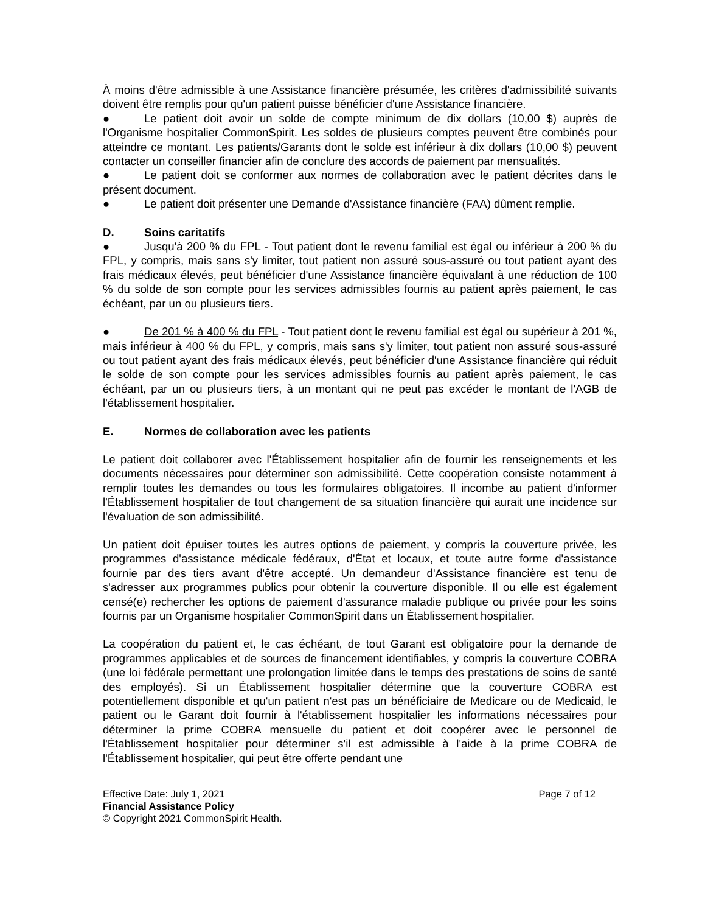À moins d'être admissible à une Assistance financière présumée, les critères d'admissibilité suivants doivent être remplis pour qu'un patient puisse bénéficier d'une Assistance financière.
● Le patient doit avoir un solde de compte minimum de dix dollars (10,00 $) auprès de l'Organisme hospitalier CommonSpirit. Les soldes de plusieurs comptes peuvent être combinés pour atteindre ce montant. Les patients/Garants dont le solde est inférieur à dix dollars (10,00 $) peuvent contacter un conseiller financier afin de conclure des accords de paiement par mensualités.
● Le patient doit se conformer aux normes de collaboration avec le patient décrites dans le présent document.
● Le patient doit présenter une Demande d'Assistance financière (FAA) dûment remplie.
D. Soins caritatifs
● Jusqu'à 200 % du FPL - Tout patient dont le revenu familial est égal ou inférieur à 200 % du FPL, y compris, mais sans s'y limiter, tout patient non assuré sous-assuré ou tout patient ayant des frais médicaux élevés, peut bénéficier d'une Assistance financière équivalant à une réduction de 100 % du solde de son compte pour les services admissibles fournis au patient après paiement, le cas échéant, par un ou plusieurs tiers.
● De 201 % à 400 % du FPL - Tout patient dont le revenu familial est égal ou supérieur à 201 %, mais inférieur à 400 % du FPL, y compris, mais sans s'y limiter, tout patient non assuré sous-assuré ou tout patient ayant des frais médicaux élevés, peut bénéficier d'une Assistance financière qui réduit le solde de son compte pour les services admissibles fournis au patient après paiement, le cas échéant, par un ou plusieurs tiers, à un montant qui ne peut pas excéder le montant de l'AGB de l'établissement hospitalier.
E. Normes de collaboration avec les patients
Le patient doit collaborer avec l'Établissement hospitalier afin de fournir les renseignements et les documents nécessaires pour déterminer son admissibilité. Cette coopération consiste notamment à remplir toutes les demandes ou tous les formulaires obligatoires. Il incombe au patient d'informer l'Établissement hospitalier de tout changement de sa situation financière qui aurait une incidence sur l'évaluation de son admissibilité.
Un patient doit épuiser toutes les autres options de paiement, y compris la couverture privée, les programmes d'assistance médicale fédéraux, d'État et locaux, et toute autre forme d'assistance fournie par des tiers avant d'être accepté. Un demandeur d'Assistance financière est tenu de s'adresser aux programmes publics pour obtenir la couverture disponible. Il ou elle est également censé(e) rechercher les options de paiement d'assurance maladie publique ou privée pour les soins fournis par un Organisme hospitalier CommonSpirit dans un Établissement hospitalier.
La coopération du patient et, le cas échéant, de tout Garant est obligatoire pour la demande de programmes applicables et de sources de financement identifiables, y compris la couverture COBRA (une loi fédérale permettant une prolongation limitée dans le temps des prestations de soins de santé des employés). Si un Établissement hospitalier détermine que la couverture COBRA est potentiellement disponible et qu'un patient n'est pas un bénéficiaire de Medicare ou de Medicaid, le patient ou le Garant doit fournir à l'établissement hospitalier les informations nécessaires pour déterminer la prime COBRA mensuelle du patient et doit coopérer avec le personnel de l'Établissement hospitalier pour déterminer s'il est admissible à l'aide à la prime COBRA de l'Établissement hospitalier, qui peut être offerte pendant une
Effective Date: July 1, 2021 Page 7 of 12
Financial Assistance Policy
© Copyright 2021 CommonSpirit Health.